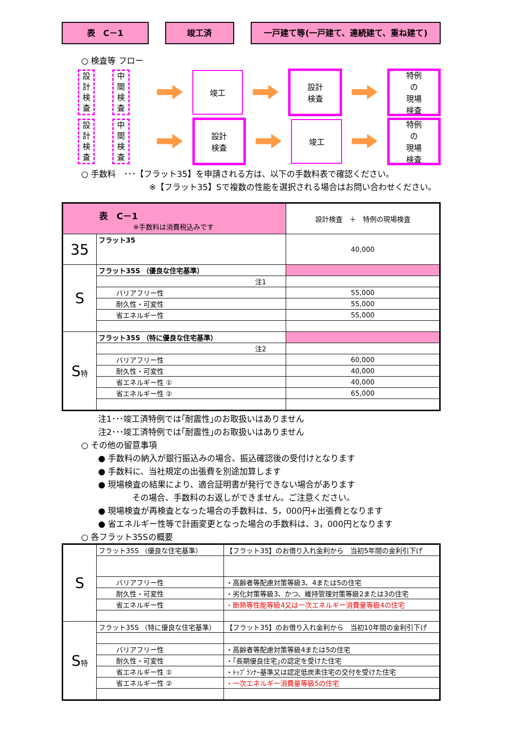表　C－1 竣工済 一戸建て等(一戸建て、連続建て、重ね建て)
○ 検査等 フロー
設
計
検
査
中
間
検
査
竣工
設計
検査
特例
の
現場
検査
設
計
検
査
中
間
検
査
設計
検査
竣工
特例
の
現場
検査
○ 手数料　･･･【フラット35】を申請される方は、以下の手数料表で確認ください。
※【フラット35】Sで複数の性能を選択される場合はお問い合わせください。
| 表 C－1 ※手数料は消費税込みです | | 設計検査 ＋ 特例の現場検査 |
| 35 | フラット35 | 40,000 |
| S | フラット35S （優良な住宅基準） | |
| | 注1 | |
| | バリアフリー性 | 55,000 |
| | 耐久性・可変性 | 55,000 |
| | 省エネルギー性 | 55,000 |
| S 特 | フラット35S （特に優良な住宅基準） | |
| | 注2 | |
| | バリアフリー性 | 60,000 |
| | 耐久性・可変性 | 40,000 |
| | 省エネルギー性 ① | 40,000 |
| | 省エネルギー性 ② | 65,000 |
注1･･･竣工済特例では｢耐震性｣のお取扱いはありません
注2･･･竣工済特例では｢耐震性｣のお取扱いはありません
○ その他の留意事項
● 手数料の納入が銀行振込みの場合、振込確認後の受付けとなります
● 手数料に、当社規定の出張費を別途加算します
● 現場検査の結果により、適合証明書が発行できない場合があります
その場合、手数料のお返しができません。ご注意ください。
● 現場検査が再検査となった場合の手数料は、5，000円+出張費となります
● 省エネルギー性等で計画変更となった場合の手数料は、3，000円となります
○ 各フラット35Sの概要
| S | フラット35S （優良な住宅基準） | 【フラット35】のお借り入れ金利から 当初5年間の金利引下げ |
| | バリアフリー性 | ・高齢者等配慮対策等級3、4または5の住宅 |
| | 耐久性・可変性 | ・劣化対策等級3、かつ、維持管理対策等級2または3の住宅 |
| | 省エネルギー性 | ・断熱等性能等級4又は一次エネルギー消費量等級4の住宅 |
| S 特 | フラット35S （特に優良な住宅基準） | 【フラット35】のお借り入れ金利から 当初10年間の金利引下げ |
| | バリアフリー性 | ・高齢者等配慮対策等級4または5の住宅 |
| | 耐久性・可変性 | ・｢長期優良住宅｣の認定を受けた住宅 |
| | 省エネルギー性 ① | ・ﾄｯﾌﾟﾗﾝﾅｰ基準又は認定低炭素住宅の交付を受けた住宅 |
| | 省エネルギー性 ② | ・一次エネルギー消費量等級5の住宅 |